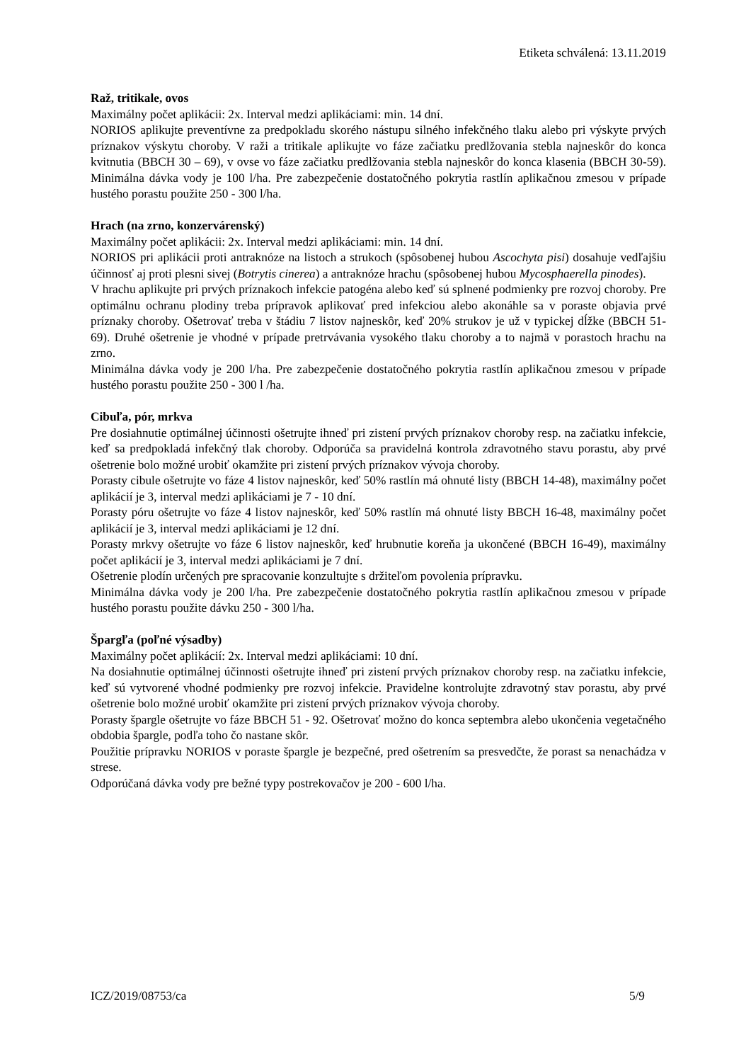Etiketa schválená: 13.11.2019
Raž, tritikale, ovos
Maximálny počet aplikácii: 2x. Interval medzi aplikáciami: min. 14 dní.
NORIOS aplikujte preventívne za predpokladu skorého nástupu silného infekčného tlaku alebo pri výskyte prvých príznakov výskytu choroby. V raži a tritikale aplikujte vo fáze začiatku predlžovania stebla najneskôr do konca kvitnutia (BBCH 30 – 69), v ovse vo fáze začiatku predlžovania stebla najneskôr do konca klasenia (BBCH 30-59). Minimálna dávka vody je 100 l/ha. Pre zabezpečenie dostatočného pokrytia rastlín aplikačnou zmesou v prípade hustého porastu použite 250 - 300 l/ha.
Hrach (na zrno, konzervárenský)
Maximálny počet aplikácii: 2x. Interval medzi aplikáciami: min. 14 dní.
NORIOS pri aplikácii proti antraknóze na listoch a strukoch (spôsobenej hubou Ascochyta pisi) dosahuje vedľajšiu účinnosť aj proti plesni sivej (Botrytis cinerea) a antraknóze hrachu (spôsobenej hubou Mycosphaerella pinodes).
V hrachu aplikujte pri prvých príznakoch infekcie patogéna alebo keď sú splnené podmienky pre rozvoj choroby. Pre optimálnu ochranu plodiny treba prípravok aplikovať pred infekciou alebo akonáhle sa v poraste objavia prvé príznaky choroby. Ošetrovať treba v štádiu 7 listov najneskôr, keď 20% strukov je už v typickej dĺžke (BBCH 51-69). Druhé ošetrenie je vhodné v prípade pretrvávania vysokého tlaku choroby a to najmä v porastoch hrachu na zrno.
Minimálna dávka vody je 200 l/ha. Pre zabezpečenie dostatočného pokrytia rastlín aplikačnou zmesou v prípade hustého porastu použite 250 - 300 l /ha.
Cibuľa, pór, mrkva
Pre dosiahnutie optimálnej účinnosti ošetrujte ihneď pri zistení prvých príznakov choroby resp. na začiatku infekcie, keď sa predpokladá infekčný tlak choroby. Odporúča sa pravidelná kontrola zdravotného stavu porastu, aby prvé ošetrenie bolo možné urobiť okamžite pri zistení prvých príznakov vývoja choroby.
Porasty cibule ošetrujte vo fáze 4 listov najneskôr, keď 50% rastlín má ohnuté listy (BBCH 14-48), maximálny počet aplikácií je 3, interval medzi aplikáciami je 7 - 10 dní.
Porasty póru ošetrujte vo fáze 4 listov najneskôr, keď 50% rastlín má ohnuté listy BBCH 16-48, maximálny počet aplikácií je 3, interval medzi aplikáciami je 12 dní.
Porasty mrkvy ošetrujte vo fáze 6 listov najneskôr, keď hrubnutie koreňa ja ukončené (BBCH 16-49), maximálny počet aplikácií je 3, interval medzi aplikáciami je 7 dní.
Ošetrenie plodín určených pre spracovanie konzultujte s držiteľom povolenia prípravku.
Minimálna dávka vody je 200 l/ha. Pre zabezpečenie dostatočného pokrytia rastlín aplikačnou zmesou v prípade hustého porastu použite dávku 250 - 300 l/ha.
Špargľa (poľné výsadby)
Maximálny počet aplikácií: 2x. Interval medzi aplikáciami: 10 dní.
Na dosiahnutie optimálnej účinnosti ošetrujte ihneď pri zistení prvých príznakov choroby resp. na začiatku infekcie, keď sú vytvorené vhodné podmienky pre rozvoj infekcie. Pravidelne kontrolujte zdravotný stav porastu, aby prvé ošetrenie bolo možné urobiť okamžite pri zistení prvých príznakov vývoja choroby.
Porasty špargle ošetrujte vo fáze BBCH 51 - 92. Ošetrovať možno do konca septembra alebo ukončenia vegetačného obdobia špargle, podľa toho čo nastane skôr.
Použitie prípravku NORIOS v poraste špargle je bezpečné, pred ošetrením sa presvedčte, že porast sa nenachádza v strese.
Odporúčaná dávka vody pre bežné typy postrekovačov je 200 - 600 l/ha.
ICZ/2019/08753/ca 5/9